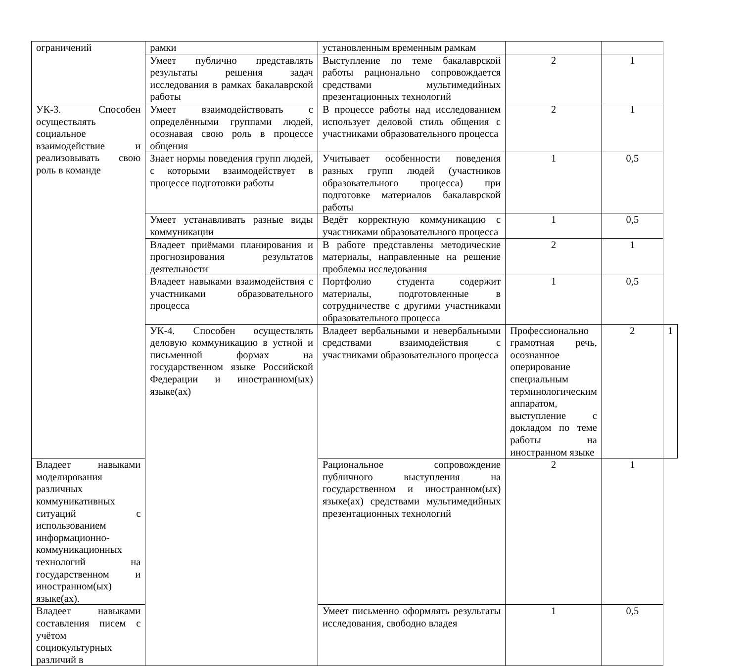| ограничений | рамки | установленным временным рамкам | | | |
| | Умеет публично представлять результаты решения задач исследования в рамках бакалаврской работы | Выступление по теме бакалаврской работы рационально сопровождается средствами мультимедийных презентационных технологий | 2 | 1 | |
| УК-3. Способен осуществлять социальное взаимодействие и реализовывать свою роль в команде | Умеет взаимодействовать с определёнными группами людей, осознавая свою роль в процессе общения | В процессе работы над исследованием использует деловой стиль общения с участниками образовательного процесса | 2 | 1 | |
| | Знает нормы поведения групп людей, с которыми взаимодействует в процессе подготовки работы | Учитывает особенности поведения разных групп людей (участников образовательного процесса) при подготовке материалов бакалаврской работы | 1 | 0,5 | |
| | Умеет устанавливать разные виды коммуникации | Ведёт корректную коммуникацию с участниками образовательного процесса | 1 | 0,5 | |
| | Владеет приёмами планирования и прогнозирования результатов деятельности | В работе представлены методические материалы, направленные на решение проблемы исследования | 2 | 1 | |
| | Владеет навыками взаимодействия с участниками образовательного процесса | Портфолио студента содержит материалы, подготовленные в сотрудничестве с другими участниками образовательного процесса | 1 | 0,5 | |
| | УК-4. Способен осуществлять деловую коммуникацию в устной и письменной формах на государственном языке Российской Федерации и иностранном(ых) языке(ах) | Владеет вербальными и невербальными средствами взаимодействия с участниками образовательного процесса | Профессионально грамотная речь, осознанное оперирование специальным терминологическим аппаратом, выступление с докладом по теме работы на иностранном языке | 2 | 1 |
| Владеет навыками моделирования различных коммуникативных ситуаций с использованием информационно-коммуникационных технологий на государственном и иностранном(ых) языке(ах). | | Рациональное сопровождение публичного выступления на государственном и иностранном(ых) языке(ах) средствами мультимедийных презентационных технологий | 2 | 1 | |
| Владеет навыками составления писем с учётом социокультурных различий в | | Умеет письменно оформлять результаты исследования, свободно владея | 1 | 0,5 | |